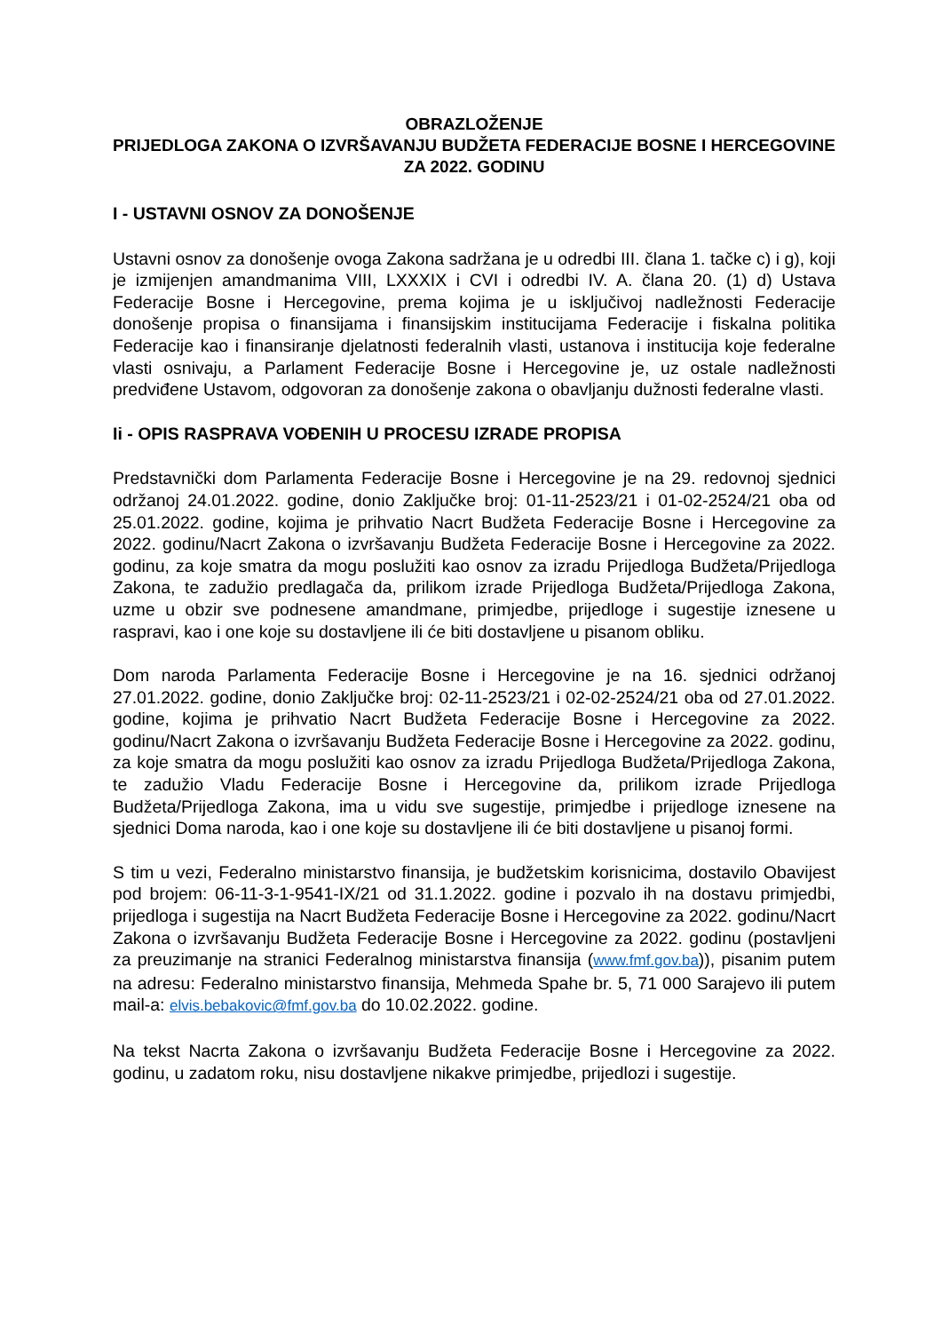OBRAZLOŽENJE
PRIJEDLOGA ZAKONA O IZVRŠAVANJU BUDŽETA FEDERACIJE BOSNE I HERCEGOVINE ZA 2022. GODINU
I - USTAVNI OSNOV ZA DONOŠENJE
Ustavni osnov za donošenje ovoga Zakona sadržana je u odredbi III. člana 1. tačke c) i g), koji je izmijenjen amandmanima VIII, LXXXIX i CVI i odredbi IV. A. člana 20. (1) d) Ustava Federacije Bosne i Hercegovine, prema kojima je u isključivoj nadležnosti Federacije donošenje propisa o finansijama i finansijskim institucijama Federacije i fiskalna politika Federacije kao i finansiranje djelatnosti federalnih vlasti, ustanova i institucija koje federalne vlasti osnivaju, a Parlament Federacije Bosne i Hercegovine je, uz ostale nadležnosti predviđene Ustavom, odgovoran za donošenje zakona o obavljanju dužnosti federalne vlasti.
Ii - OPIS RASPRAVA VOĐENIH U PROCESU IZRADE PROPISA
Predstavnički dom Parlamenta Federacije Bosne i Hercegovine je na 29. redovnoj sjednici održanoj 24.01.2022. godine, donio Zaključke broj: 01-11-2523/21 i 01-02-2524/21 oba od 25.01.2022. godine, kojima je prihvatio Nacrt Budžeta Federacije Bosne i Hercegovine za 2022. godinu/Nacrt Zakona o izvršavanju Budžeta Federacije Bosne i Hercegovine za 2022. godinu, za koje smatra da mogu poslužiti kao osnov za izradu Prijedloga Budžeta/Prijedloga Zakona, te zadužio predlagača da, prilikom izrade Prijedloga Budžeta/Prijedloga Zakona, uzme u obzir sve podnesene amandmane, primjedbe, prijedloge i sugestije iznesene u raspravi, kao i one koje su dostavljene ili će biti dostavljene u pisanom obliku.
Dom naroda Parlamenta Federacije Bosne i Hercegovine je na 16. sjednici održanoj 27.01.2022. godine, donio Zaključke broj: 02-11-2523/21 i 02-02-2524/21 oba od 27.01.2022. godine, kojima je prihvatio Nacrt Budžeta Federacije Bosne i Hercegovine za 2022. godinu/Nacrt Zakona o izvršavanju Budžeta Federacije Bosne i Hercegovine za 2022. godinu, za koje smatra da mogu poslužiti kao osnov za izradu Prijedloga Budžeta/Prijedloga Zakona, te zadužio Vladu Federacije Bosne i Hercegovine da, prilikom izrade Prijedloga Budžeta/Prijedloga Zakona, ima u vidu sve sugestije, primjedbe i prijedloge iznesene na sjednici Doma naroda, kao i one koje su dostavljene ili će biti dostavljene u pisanoj formi.
S tim u vezi, Federalno ministarstvo finansija, je budžetskim korisnicima, dostavilo Obavijest pod brojem: 06-11-3-1-9541-IX/21 od 31.1.2022. godine i pozvalo ih na dostavu primjedbi, prijedloga i sugestija na Nacrt Budžeta Federacije Bosne i Hercegovine za 2022. godinu/Nacrt Zakona o izvršavanju Budžeta Federacije Bosne i Hercegovine za 2022. godinu (postavljeni za preuzimanje na stranici Federalnog ministarstva finansija (www.fmf.gov.ba)), pisanim putem na adresu: Federalno ministarstvo finansija, Mehmeda Spahe br. 5, 71 000 Sarajevo ili putem mail-a: elvis.bebakovic@fmf.gov.ba do 10.02.2022. godine.
Na tekst Nacrta Zakona o izvršavanju Budžeta Federacije Bosne i Hercegovine za 2022. godinu, u zadatom roku, nisu dostavljene nikakve primjedbe, prijedlozi i sugestije.